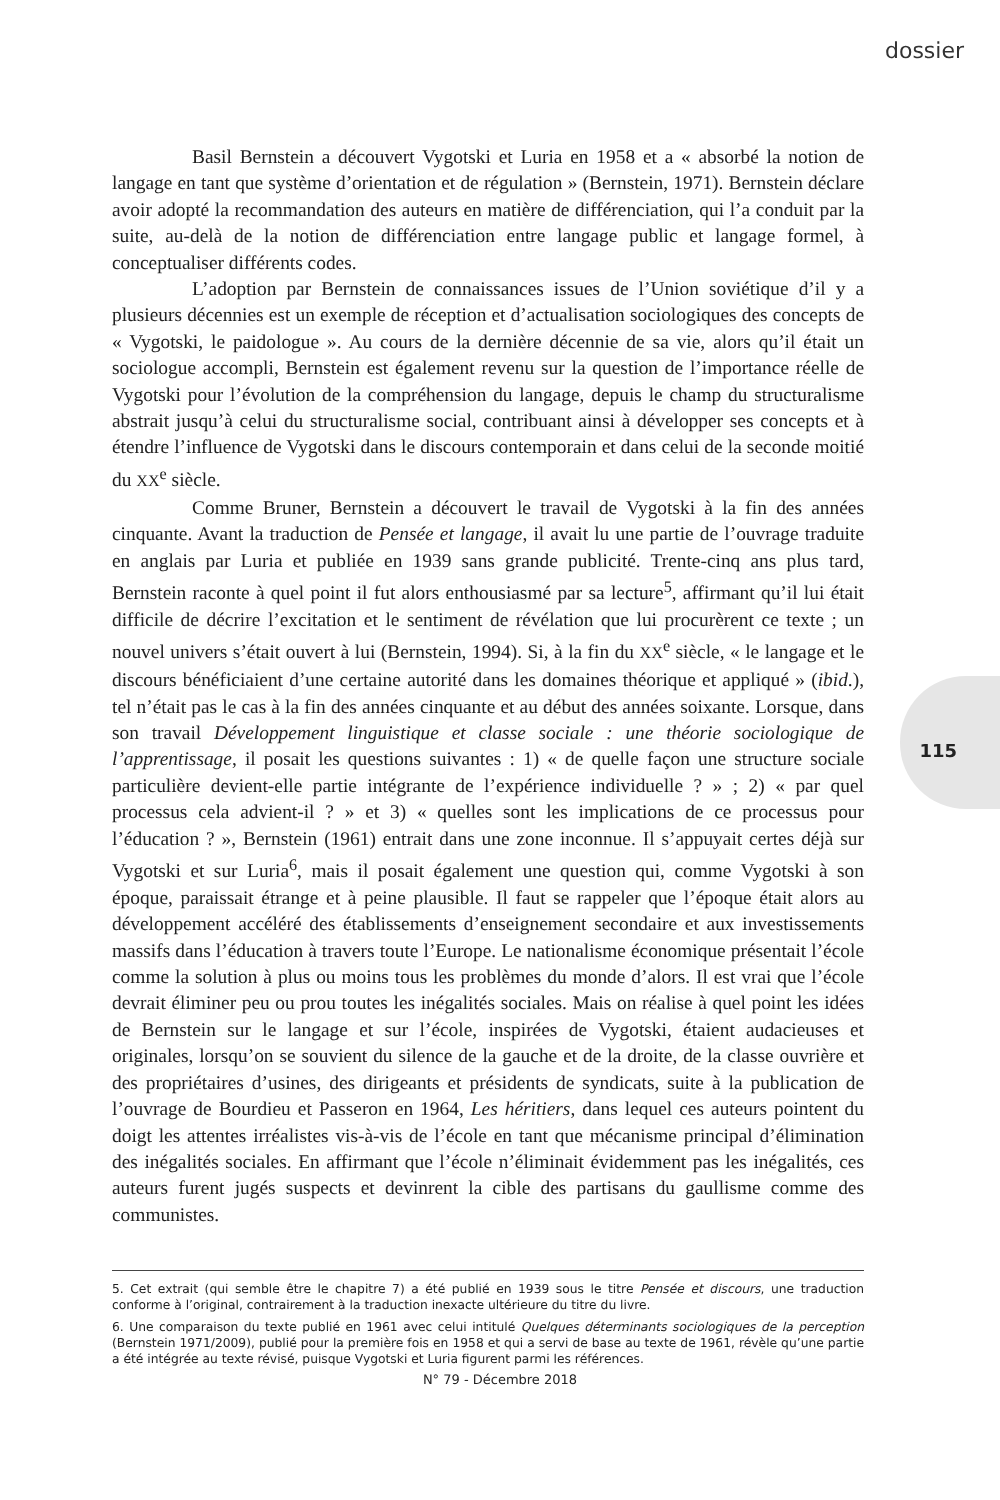dossier
Basil Bernstein a découvert Vygotski et Luria en 1958 et a « absorbé la notion de langage en tant que système d’orientation et de régulation » (Bernstein, 1971). Bernstein déclare avoir adopté la recommandation des auteurs en matière de différenciation, qui l’a conduit par la suite, au-delà de la notion de différenciation entre langage public et langage formel, à conceptualiser différents codes.
L’adoption par Bernstein de connaissances issues de l’Union soviétique d’il y a plusieurs décennies est un exemple de réception et d’actualisation sociologiques des concepts de « Vygotski, le paidologue ». Au cours de la dernière décennie de sa vie, alors qu’il était un sociologue accompli, Bernstein est également revenu sur la question de l’importance réelle de Vygotski pour l’évolution de la compréhension du langage, depuis le champ du structuralisme abstrait jusqu’à celui du structuralisme social, contribuant ainsi à développer ses concepts et à étendre l’influence de Vygotski dans le discours contemporain et dans celui de la seconde moitié du XX<sup>e</sup> siècle.
Comme Bruner, Bernstein a découvert le travail de Vygotski à la fin des années cinquante. Avant la traduction de Pensée et langage, il avait lu une partie de l’ouvrage traduite en anglais par Luria et publiée en 1939 sans grande publicité. Trente-cinq ans plus tard, Bernstein raconte à quel point il fut alors enthousiasmé par sa lecture<sup>5</sup>, affirmant qu’il lui était difficile de décrire l’excitation et le sentiment de révélation que lui procurèrent ce texte ; un nouvel univers s’était ouvert à lui (Bernstein, 1994). Si, à la fin du XX<sup>e</sup> siècle, « le langage et le discours bénéficiaient d’une certaine autorité dans les domaines théorique et appliqué » (ibid.), tel n’était pas le cas à la fin des années cinquante et au début des années soixante. Lorsque, dans son travail Développement linguistique et classe sociale : une théorie sociologique de l’apprentissage, il posait les questions suivantes : 1) « de quelle façon une structure sociale particulière devient-elle partie intégrante de l’expérience individuelle ? » ; 2) « par quel processus cela advient-il ? » et 3) « quelles sont les implications de ce processus pour l’éducation ? », Bernstein (1961) entrait dans une zone inconnue. Il s’appuyait certes déjà sur Vygotski et sur Luria<sup>6</sup>, mais il posait également une question qui, comme Vygotski à son époque, paraissait étrange et à peine plausible. Il faut se rappeler que l’époque était alors au développement accéléré des établissements d’enseignement secondaire et aux investissements massifs dans l’éducation à travers toute l’Europe. Le nationalisme économique présentait l’école comme la solution à plus ou moins tous les problèmes du monde d’alors. Il est vrai que l’école devrait éliminer peu ou prou toutes les inégalités sociales. Mais on réalise à quel point les idées de Bernstein sur le langage et sur l’école, inspirées de Vygotski, étaient audacieuses et originales, lorsqu’on se souvient du silence de la gauche et de la droite, de la classe ouvrière et des propriétaires d’usines, des dirigeants et présidents de syndicats, suite à la publication de l’ouvrage de Bourdieu et Passeron en 1964, Les héritiers, dans lequel ces auteurs pointent du doigt les attentes irréalistes vis-à-vis de l’école en tant que mécanisme principal d’élimination des inégalités sociales. En affirmant que l’école n’éliminait évidemment pas les inégalités, ces auteurs furent jugés suspects et devinrent la cible des partisans du gaullisme comme des communistes.
115
5. Cet extrait (qui semble être le chapitre 7) a été publié en 1939 sous le titre Pensée et discours, une traduction conforme à l’original, contrairement à la traduction inexacte ultérieure du titre du livre.
6. Une comparaison du texte publié en 1961 avec celui intitulé Quelques déterminants sociologiques de la perception (Bernstein 1971/2009), publié pour la première fois en 1958 et qui a servi de base au texte de 1961, révèle qu’une partie a été intégrée au texte révisé, puisque Vygotski et Luria figurent parmi les références.
N° 79 - Décembre 2018